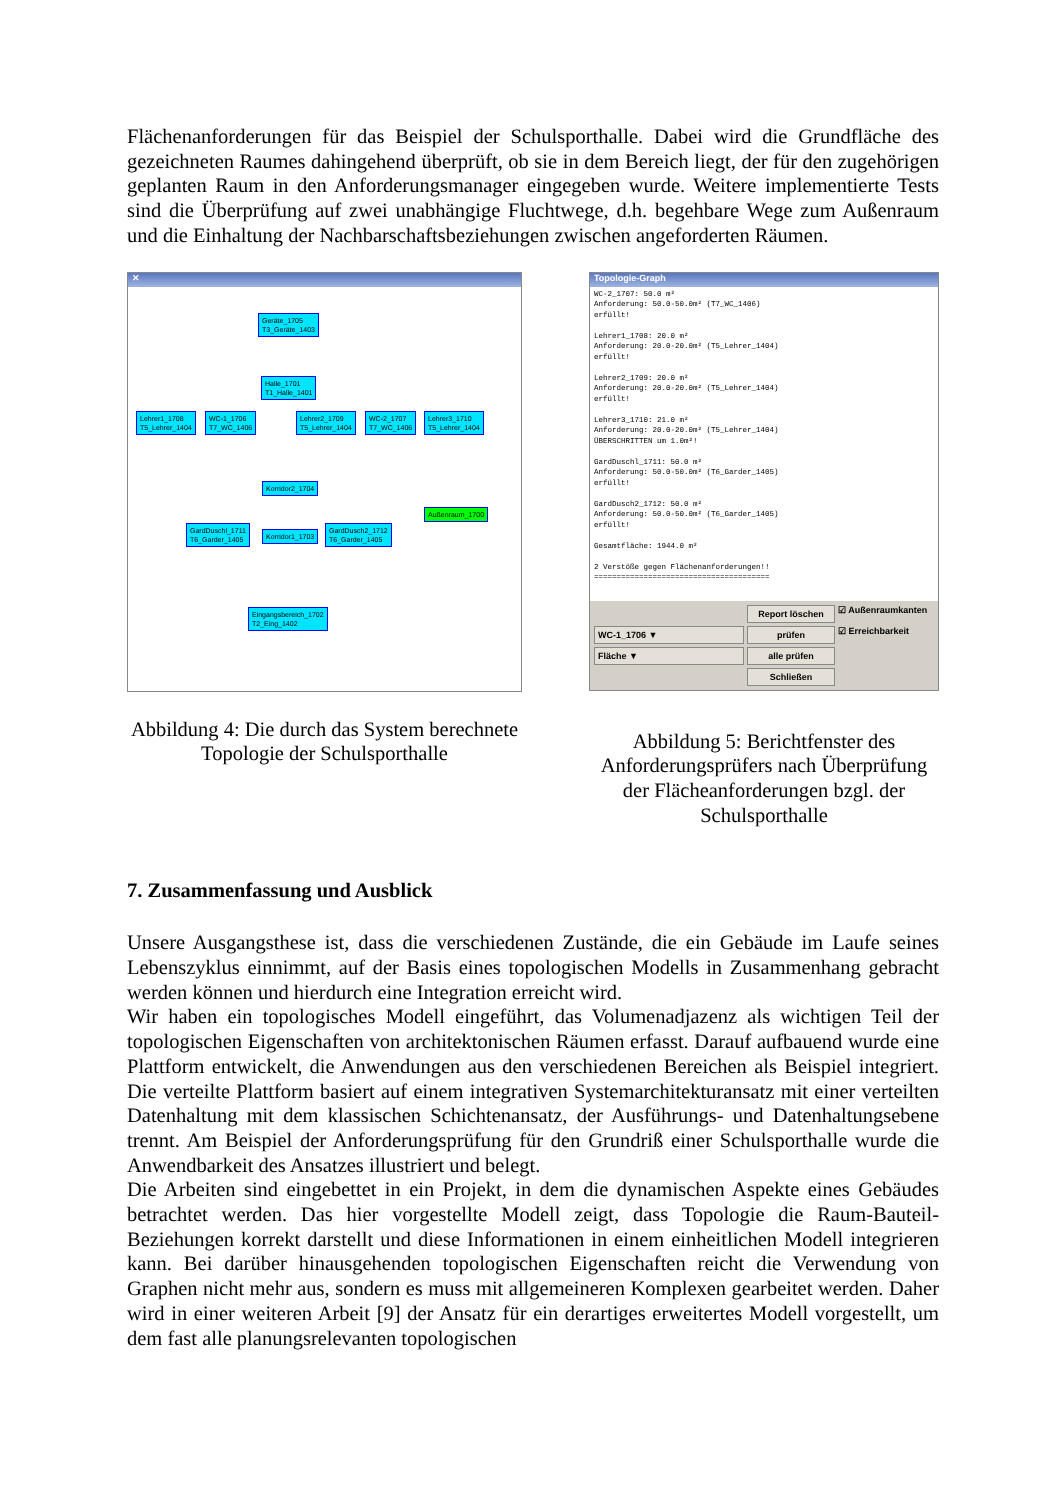Flächenanforderungen für das Beispiel der Schulsporthalle. Dabei wird die Grundfläche des gezeichneten Raumes dahingehend überprüft, ob sie in dem Bereich liegt, der für den zugehörigen geplanten Raum in den Anforderungsmanager eingegeben wurde. Weitere implementierte Tests sind die Überprüfung auf zwei unabhängige Fluchtwege, d.h. begehbare Wege zum Außenraum und die Einhaltung der Nachbarschaftsbeziehungen zwischen angeforderten Räumen.
✕
Geräte_1705
T3_Geräte_1403
Halle_1701
T1_Halle_1401
Lehrer1_1708
T5_Lehrer_1404
WC-1_1706
T7_WC_1406
Lehrer2_1709
T5_Lehrer_1404
WC-2_1707
T7_WC_1406
Lehrer3_1710
T5_Lehrer_1404
Korridor2_1704
Außenraum_1700
GardDuschl_1711
T6_Garder_1405
Korridor1_1703
GardDusch2_1712
T6_Garder_1405
Eingangsbereich_1702
T2_Eing_1402
Abbildung 4: Die durch das System berechnete Topologie der Schulsporthalle
Topologie-Graph
WC-2_1707: 50.0 m² Anforderung: 50.0-50.0m² (T7_WC_1406) erfüllt! Lehrer1_1708: 20.0 m² Anforderung: 20.0-20.0m² (T5_Lehrer_1404) erfüllt! Lehrer2_1709: 20.0 m² Anforderung: 20.0-20.0m² (T5_Lehrer_1404) erfüllt! Lehrer3_1710: 21.0 m² Anforderung: 20.0-20.0m² (T5_Lehrer_1404) ÜBERSCHRITTEN um 1.0m²! GardDuschl_1711: 50.0 m² Anforderung: 50.0-50.0m² (T6_Garder_1405) erfüllt! GardDusch2_1712: 50.0 m² Anforderung: 50.0-50.0m² (T6_Garder_1405) erfüllt! Gesamtfläche: 1944.0 m² 2 Verstöße gegen Flächenanforderungen!! =======================================
Report löschen
☑ Außenraumkanten
WC-1_1706 ▼ prüfen
☑ Erreichbarkeit
Fläche ▼ alle prüfen
Schließen
Abbildung 5: Berichtfenster des Anforderungsprüfers nach Überprüfung der Flächeanforderungen bzgl. der Schulsporthalle
7. Zusammenfassung und Ausblick
Unsere Ausgangsthese ist, dass die verschiedenen Zustände, die ein Gebäude im Laufe seines Lebenszyklus einnimmt, auf der Basis eines topologischen Modells in Zusammenhang gebracht werden können und hierdurch eine Integration erreicht wird.
Wir haben ein topologisches Modell eingeführt, das Volumenadjazenz als wichtigen Teil der topologischen Eigenschaften von architektonischen Räumen erfasst. Darauf aufbauend wurde eine Plattform entwickelt, die Anwendungen aus den verschiedenen Bereichen als Beispiel integriert. Die verteilte Plattform basiert auf einem integrativen Systemarchitekturansatz mit einer verteilten Datenhaltung mit dem klassischen Schichtenansatz, der Ausführungs- und Datenhaltungsebene trennt. Am Beispiel der Anforderungsprüfung für den Grundriß einer Schulsporthalle wurde die Anwendbarkeit des Ansatzes illustriert und belegt.
Die Arbeiten sind eingebettet in ein Projekt, in dem die dynamischen Aspekte eines Gebäudes betrachtet werden. Das hier vorgestellte Modell zeigt, dass Topologie die Raum-Bauteil-Beziehungen korrekt darstellt und diese Informationen in einem einheitlichen Modell integrieren kann. Bei darüber hinausgehenden topologischen Eigenschaften reicht die Verwendung von Graphen nicht mehr aus, sondern es muss mit allgemeineren Komplexen gearbeitet werden. Daher wird in einer weiteren Arbeit [9] der Ansatz für ein derartiges erweitertes Modell vorgestellt, um dem fast alle planungsrelevanten topologischen